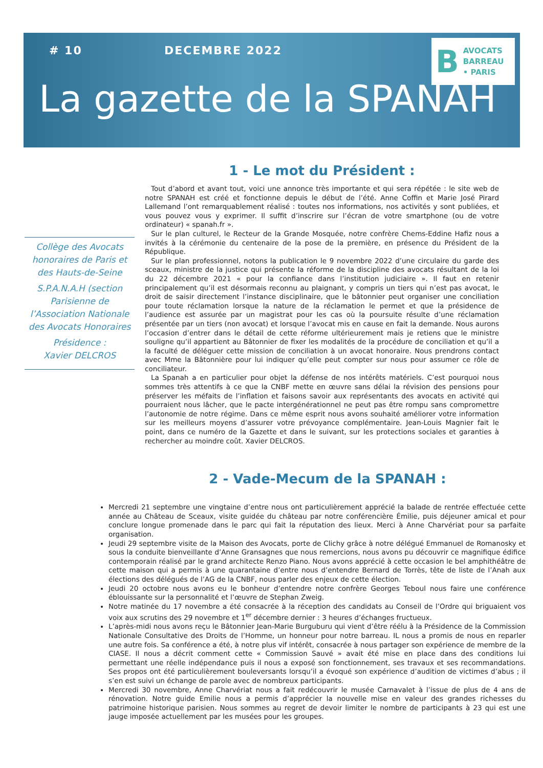# 10 DECEMBRE 2022
B AVOCATS
BARREAU
• PARIS
La gazette de la SPANAH
Collège des Avocats honoraires de Paris et des Hauts-de-Seine
S.P.A.N.A.H (section Parisienne de l’Association Nationale des Avocats Honoraires
Présidence :
Xavier DELCROS
1 - Le mot du Président :
Tout d’abord et avant tout, voici une annonce très importante et qui sera répétée : le site web de notre SPANAH est créé et fonctionne depuis le début de l’été. Anne Coffin et Marie José Pirard Lallemand l’ont remarquablement réalisé : toutes nos informations, nos activités y sont publiées, et vous pouvez vous y exprimer. Il suffit d’inscrire sur l’écran de votre smartphone (ou de votre ordinateur) « spanah.fr ».
Sur le plan culturel, le Recteur de la Grande Mosquée, notre confrère Chems-Eddine Hafiz nous a invités à la cérémonie du centenaire de la pose de la première, en présence du Président de la République.
Sur le plan professionnel, notons la publication le 9 novembre 2022 d’une circulaire du garde des sceaux, ministre de la justice qui présente la réforme de la discipline des avocats résultant de la loi du 22 décembre 2021 « pour la confiance dans l’institution judiciaire ». Il faut en retenir principalement qu’il est désormais reconnu au plaignant, y compris un tiers qui n’est pas avocat, le droit de saisir directement l’instance disciplinaire, que le bâtonnier peut organiser une conciliation pour toute réclamation lorsque la nature de la réclamation le permet et que la présidence de l’audience est assurée par un magistrat pour les cas où la poursuite résulte d’une réclamation présentée par un tiers (non avocat) et lorsque l’avocat mis en cause en fait la demande. Nous aurons l’occasion d’entrer dans le détail de cette réforme ultérieurement mais je retiens que le ministre souligne qu’il appartient au Bâtonnier de fixer les modalités de la procédure de conciliation et qu’il a la faculté de déléguer cette mission de conciliation à un avocat honoraire. Nous prendrons contact avec Mme la Bâtonnière pour lui indiquer qu’elle peut compter sur nous pour assumer ce rôle de conciliateur.
La Spanah a en particulier pour objet la défense de nos intérêts matériels. C’est pourquoi nous sommes très attentifs à ce que la CNBF mette en œuvre sans délai la révision des pensions pour préserver les méfaits de l’inflation et faisons savoir aux représentants des avocats en activité qui pourraient nous lâcher, que le pacte intergénérationnel ne peut pas être rompu sans compromettre l’autonomie de notre régime. Dans ce même esprit nous avons souhaité améliorer votre information sur les meilleurs moyens d’assurer votre prévoyance complémentaire. Jean-Louis Magnier fait le point, dans ce numéro de la Gazette et dans le suivant, sur les protections sociales et garanties à rechercher au moindre coût. Xavier DELCROS.
2 - Vade-Mecum de la SPANAH :
Mercredi 21 septembre une vingtaine d’entre nous ont particulièrement apprécié la balade de rentrée effectuée cette année au Château de Sceaux, visite guidée du château par notre conférencière Émilie, puis déjeuner amical et pour conclure longue promenade dans le parc qui fait la réputation des lieux. Merci à Anne Charvériat pour sa parfaite organisation.
Jeudi 29 septembre visite de la Maison des Avocats, porte de Clichy grâce à notre délégué Emmanuel de Romanosky et sous la conduite bienveillante d’Anne Gransagnes que nous remercions, nous avons pu découvrir ce magnifique édifice contemporain réalisé par le grand architecte Renzo Piano. Nous avons apprécié à cette occasion le bel amphithéâtre de cette maison qui a permis à une quarantaine d’entre nous d’entendre Bernard de Torrès, tête de liste de l’Anah aux élections des délégués de l’AG de la CNBF, nous parler des enjeux de cette élection.
Jeudi 20 octobre nous avons eu le bonheur d’entendre notre confrère Georges Teboul nous faire une conférence éblouissante sur la personnalité et l’œuvre de Stephan Zweig.
Notre matinée du 17 novembre a été consacrée à la réception des candidats au Conseil de l’Ordre qui briguaient vos voix aux scrutins des 29 novembre et 1<sup>er</sup> décembre dernier : 3 heures d’échanges fructueux.
L’après-midi nous avons reçu le Bâtonnier Jean-Marie Burguburu qui vient d’être réélu à la Présidence de la Commission Nationale Consultative des Droits de l’Homme, un honneur pour notre barreau. IL nous a promis de nous en reparler une autre fois. Sa conférence a été, à notre plus vif intérêt, consacrée à nous partager son expérience de membre de la CIASE. Il nous a décrit comment cette « Commission Sauvé » avait été mise en place dans des conditions lui permettant une réelle indépendance puis il nous a exposé son fonctionnement, ses travaux et ses recommandations. Ses propos ont été particulièrement bouleversants lorsqu’il a évoqué son expérience d’audition de victimes d’abus ; il s’en est suivi un échange de parole avec de nombreux participants.
Mercredi 30 novembre, Anne Charvériat nous a fait redécouvrir le musée Carnavalet à l’issue de plus de 4 ans de rénovation. Notre guide Emilie nous a permis d’apprécier la nouvelle mise en valeur des grandes richesses du patrimoine historique parisien. Nous sommes au regret de devoir limiter le nombre de participants à 23 qui est une jauge imposée actuellement par les musées pour les groupes.